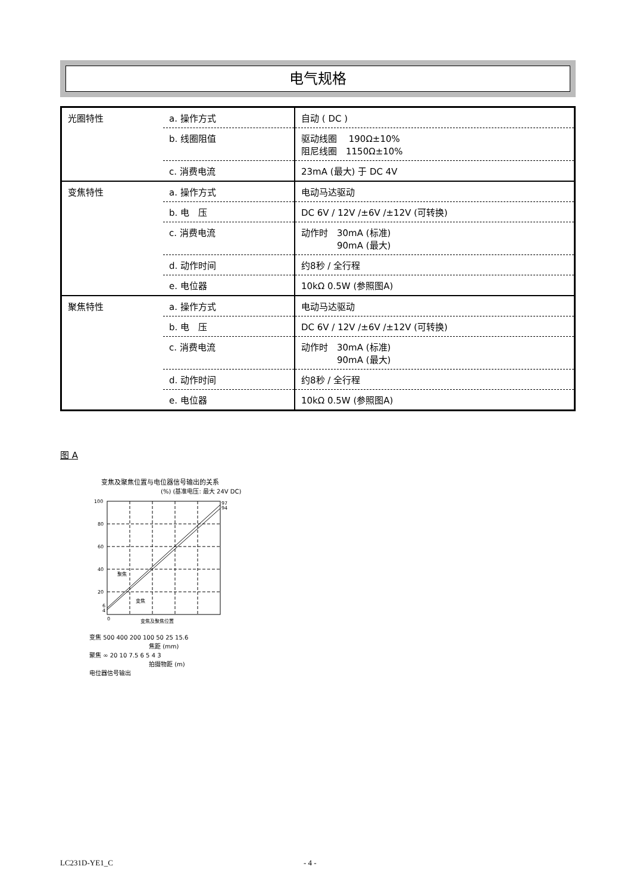电气规格
| 光圈特性 | a. 操作方式 | 自动 ( DC ) |
| | b. 线圈阻值 | 驱动线圈 190Ω±10% 阻尼线圈 1150Ω±10% |
| | c. 消费电流 | 23mA (最大) 于 DC 4V |
| 变焦特性 | a. 操作方式 | 电动马达驱动 |
| | b. 电 压 | DC 6V / 12V /±6V /±12V (可转换) |
| | c. 消费电流 | 动作时 30mA (标准) 90mA (最大) |
| | d. 动作时间 | 约8秒 / 全行程 |
| | e. 电位器 | 10kΩ 0.5W (参照图A) |
| 聚焦特性 | a. 操作方式 | 电动马达驱动 |
| | b. 电 压 | DC 6V / 12V /±6V /±12V (可转换) |
| | c. 消费电流 | 动作时 30mA (标准) 90mA (最大) |
| | d. 动作时间 | 约8秒 / 全行程 |
| | e. 电位器 | 10kΩ 0.5W (参照图A) |
图 A
变焦及聚焦位置与电位器信号输出的关系
(%) (基准电压: 最大 24V DC)
100
80
60
40
20
6
4
0
97
94
聚焦
变焦
变焦及聚焦位置
变焦 500 400 200 100 50 25 15.6
焦距 (mm)
聚焦 ∞ 20 10 7.5 6 5 4 3
拍摄物距 (m)
电位器信号输出
LC231D-YE1_C - 4 -